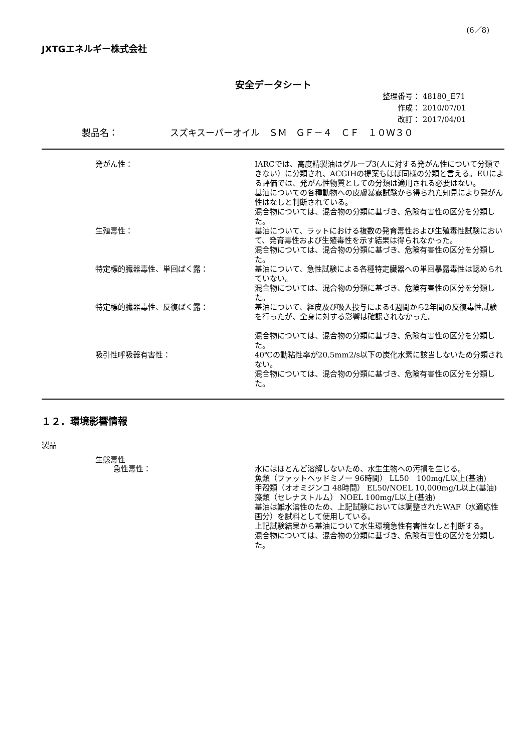(6／8)
JXTGエネルギー株式会社
安全データシート
整理番号： 48180_E71
作成： 2010/07/01
改訂： 2017/04/01
製品名： スズキスーパーオイル　ＳＭ　ＧＦ－４　ＣＦ　１０Ｗ３０
発がん性： IARCでは、高度精製油はグループ3(人に対する発がん性について分類できない）に分類され、ACGIHの提案もほぼ同様の分類と言える。EUによる評価では、発がん性物質としての分類は適用される必要はない。
基油についての各種動物への皮膚暴露試験から得られた知見により発がん性はなしと判断されている。
混合物については、混合物の分類に基づき、危険有害性の区分を分類した。
生殖毒性： 基油について、ラットにおける複数の発育毒性および生殖毒性試験において、発育毒性および生殖毒性を示す結果は得られなかった。
混合物については、混合物の分類に基づき、危険有害性の区分を分類した。
特定標的臓器毒性、単回ばく露： 基油について、急性試験による各種特定臓器への単回暴露毒性は認められていない。
混合物については、混合物の分類に基づき、危険有害性の区分を分類した。
特定標的臓器毒性、反復ばく露： 基油について、経皮及び吸入投与による4週間から2年間の反復毒性試験を行ったが、全身に対する影響は確認されなかった。
混合物については、混合物の分類に基づき、危険有害性の区分を分類した。
吸引性呼吸器有害性： 40℃の動粘性率が20.5mm2/s以下の炭化水素に該当しないため分類されない。
混合物については、混合物の分類に基づき、危険有害性の区分を分類した。
１２．環境影響情報
製品
生態毒性
急性毒性： 水にはほとんど溶解しないため、水生生物への汚損を生じる。
魚類（ファットヘッドミノー 96時間） LL50　100mg/L以上(基油)
甲殻類（オオミジンコ 48時間） EL50/NOEL 10,000mg/L以上(基油)
藻類（セレナストルム） NOEL 100mg/L以上(基油)
基油は難水溶性のため、上記試験においては調整されたWAF（水適応性画分）を試料として使用している。
上記試験結果から基油について水生環境急性有害性なしと判断する。
混合物については、混合物の分類に基づき、危険有害性の区分を分類した。